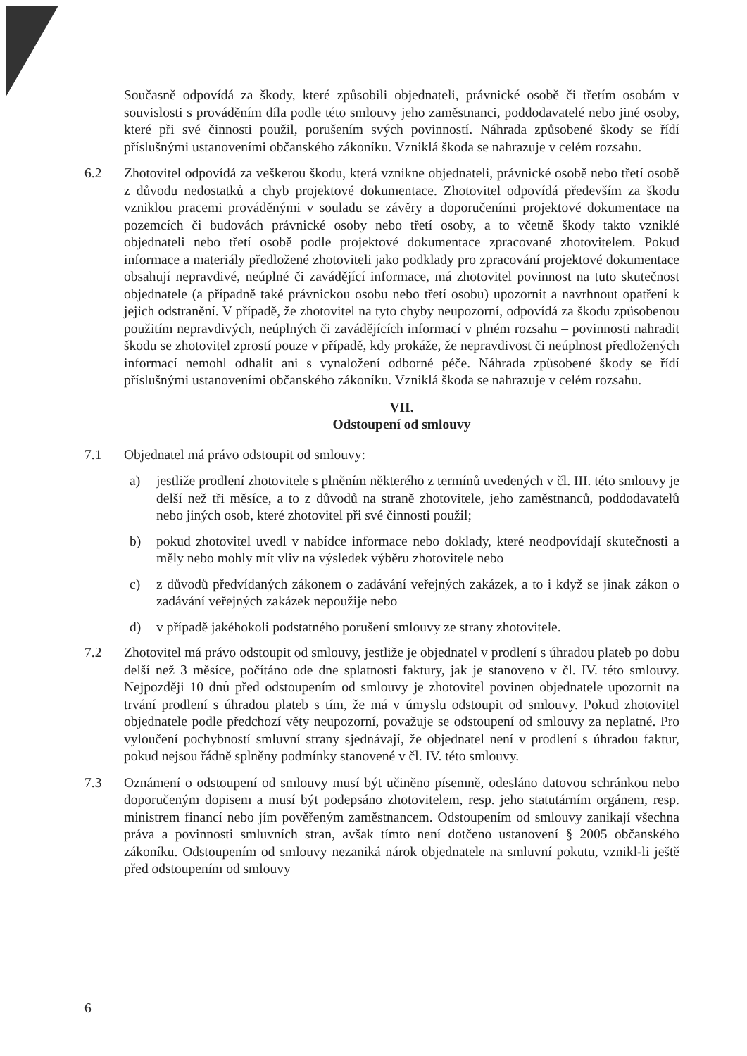Současně odpovídá za škody, které způsobili objednateli, právnické osobě či třetím osobám v souvislosti s prováděním díla podle této smlouvy jeho zaměstnanci, poddodavatelé nebo jiné osoby, které při své činnosti použil, porušením svých povinností. Náhrada způsobené škody se řídí příslušnými ustanoveními občanského zákoníku. Vzniklá škoda se nahrazuje v celém rozsahu.
6.2 Zhotovitel odpovídá za veškerou škodu, která vznikne objednateli, právnické osobě nebo třetí osobě z důvodu nedostatků a chyb projektové dokumentace. Zhotovitel odpovídá především za škodu vzniklou pracemi prováděnými v souladu se závěry a doporučeními projektové dokumentace na pozemcích či budovách právnické osoby nebo třetí osoby, a to včetně škody takto vzniklé objednateli nebo třetí osobě podle projektové dokumentace zpracované zhotovitelem. Pokud informace a materiály předložené zhotoviteli jako podklady pro zpracování projektové dokumentace obsahují nepravdivé, neúplné či zavádějící informace, má zhotovitel povinnost na tuto skutečnost objednatele (a případně také právnickou osobu nebo třetí osobu) upozornit a navrhnout opatření k jejich odstranění. V případě, že zhotovitel na tyto chyby neupozorní, odpovídá za škodu způsobenou použitím nepravdivých, neúplných či zavádějících informací v plném rozsahu – povinnosti nahradit škodu se zhotovitel zprostí pouze v případě, kdy prokáže, že nepravdivost či neúplnost předložených informací nemohl odhalit ani s vynaložení odborné péče. Náhrada způsobené škody se řídí příslušnými ustanoveními občanského zákoníku. Vzniklá škoda se nahrazuje v celém rozsahu.
VII.
Odstoupení od smlouvy
7.1 Objednatel má právo odstoupit od smlouvy:
a) jestliže prodlení zhotovitele s plněním některého z termínů uvedených v čl. III. této smlouvy je delší než tři měsíce, a to z důvodů na straně zhotovitele, jeho zaměstnanců, poddodavatelů nebo jiných osob, které zhotovitel při své činnosti použil;
b) pokud zhotovitel uvedl v nabídce informace nebo doklady, které neodpovídají skutečnosti a měly nebo mohly mít vliv na výsledek výběru zhotovitele nebo
c) z důvodů předvídaných zákonem o zadávání veřejných zakázek, a to i když se jinak zákon o zadávání veřejných zakázek nepoužije nebo
d) v případě jakéhokoli podstatného porušení smlouvy ze strany zhotovitele.
7.2 Zhotovitel má právo odstoupit od smlouvy, jestliže je objednatel v prodlení s úhradou plateb po dobu delší než 3 měsíce, počítáno ode dne splatnosti faktury, jak je stanoveno v čl. IV. této smlouvy. Nejpozději 10 dnů před odstoupením od smlouvy je zhotovitel povinen objednatele upozornit na trvání prodlení s úhradou plateb s tím, že má v úmyslu odstoupit od smlouvy. Pokud zhotovitel objednatele podle předchozí věty neupozorní, považuje se odstoupení od smlouvy za neplatné. Pro vyloučení pochybností smluvní strany sjednávají, že objednatel není v prodlení s úhradou faktur, pokud nejsou řádně splněny podmínky stanovené v čl. IV. této smlouvy.
7.3 Oznámení o odstoupení od smlouvy musí být učiněno písemně, odesláno datovou schránkou nebo doporučeným dopisem a musí být podepsáno zhotovitelem, resp. jeho statutárním orgánem, resp. ministrem financí nebo jím pověřeným zaměstnancem. Odstoupením od smlouvy zanikají všechna práva a povinnosti smluvních stran, avšak tímto není dotčeno ustanovení § 2005 občanského zákoníku. Odstoupením od smlouvy nezaniká nárok objednatele na smluvní pokutu, vznikl-li ještě před odstoupením od smlouvy
6